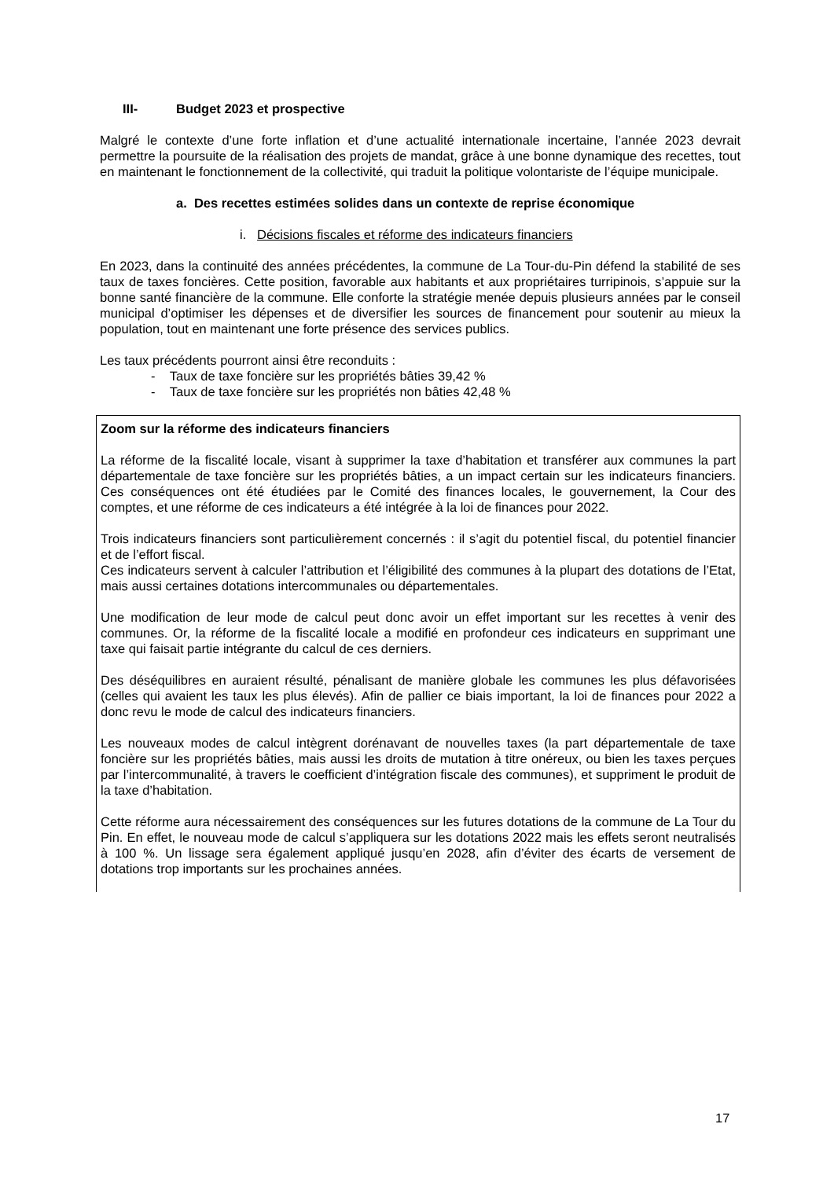III- Budget 2023 et prospective
Malgré le contexte d’une forte inflation et d’une actualité internationale incertaine, l’année 2023 devrait permettre la poursuite de la réalisation des projets de mandat, grâce à une bonne dynamique des recettes, tout en maintenant le fonctionnement de la collectivité, qui traduit la politique volontariste de l’équipe municipale.
a. Des recettes estimées solides dans un contexte de reprise économique
i. Décisions fiscales et réforme des indicateurs financiers
En 2023, dans la continuité des années précédentes, la commune de La Tour-du-Pin défend la stabilité de ses taux de taxes foncières. Cette position, favorable aux habitants et aux propriétaires turripinois, s’appuie sur la bonne santé financière de la commune. Elle conforte la stratégie menée depuis plusieurs années par le conseil municipal d’optimiser les dépenses et de diversifier les sources de financement pour soutenir au mieux la population, tout en maintenant une forte présence des services publics.
Les taux précédents pourront ainsi être reconduits :
- Taux de taxe foncière sur les propriétés bâties 39,42 %
- Taux de taxe foncière sur les propriétés non bâties 42,48 %
Zoom sur la réforme des indicateurs financiers
La réforme de la fiscalité locale, visant à supprimer la taxe d’habitation et transférer aux communes la part départementale de taxe foncière sur les propriétés bâties, a un impact certain sur les indicateurs financiers. Ces conséquences ont été étudiées par le Comité des finances locales, le gouvernement, la Cour des comptes, et une réforme de ces indicateurs a été intégrée à la loi de finances pour 2022.
Trois indicateurs financiers sont particulièrement concernés : il s’agit du potentiel fiscal, du potentiel financier et de l’effort fiscal.
Ces indicateurs servent à calculer l’attribution et l’éligibilité des communes à la plupart des dotations de l’Etat, mais aussi certaines dotations intercommunales ou départementales.
Une modification de leur mode de calcul peut donc avoir un effet important sur les recettes à venir des communes. Or, la réforme de la fiscalité locale a modifié en profondeur ces indicateurs en supprimant une taxe qui faisait partie intégrante du calcul de ces derniers.
Des déséquilibres en auraient résulté, pénalisant de manière globale les communes les plus défavorisées (celles qui avaient les taux les plus élevés). Afin de pallier ce biais important, la loi de finances pour 2022 a donc revu le mode de calcul des indicateurs financiers.
Les nouveaux modes de calcul intègrent dorénavant de nouvelles taxes (la part départementale de taxe foncière sur les propriétés bâties, mais aussi les droits de mutation à titre onéreux, ou bien les taxes perçues par l’intercommunalité, à travers le coefficient d’intégration fiscale des communes), et suppriment le produit de la taxe d’habitation.
Cette réforme aura nécessairement des conséquences sur les futures dotations de la commune de La Tour du Pin. En effet, le nouveau mode de calcul s’appliquera sur les dotations 2022 mais les effets seront neutralisés à 100 %. Un lissage sera également appliqué jusqu’en 2028, afin d’éviter des écarts de versement de dotations trop importants sur les prochaines années.
17